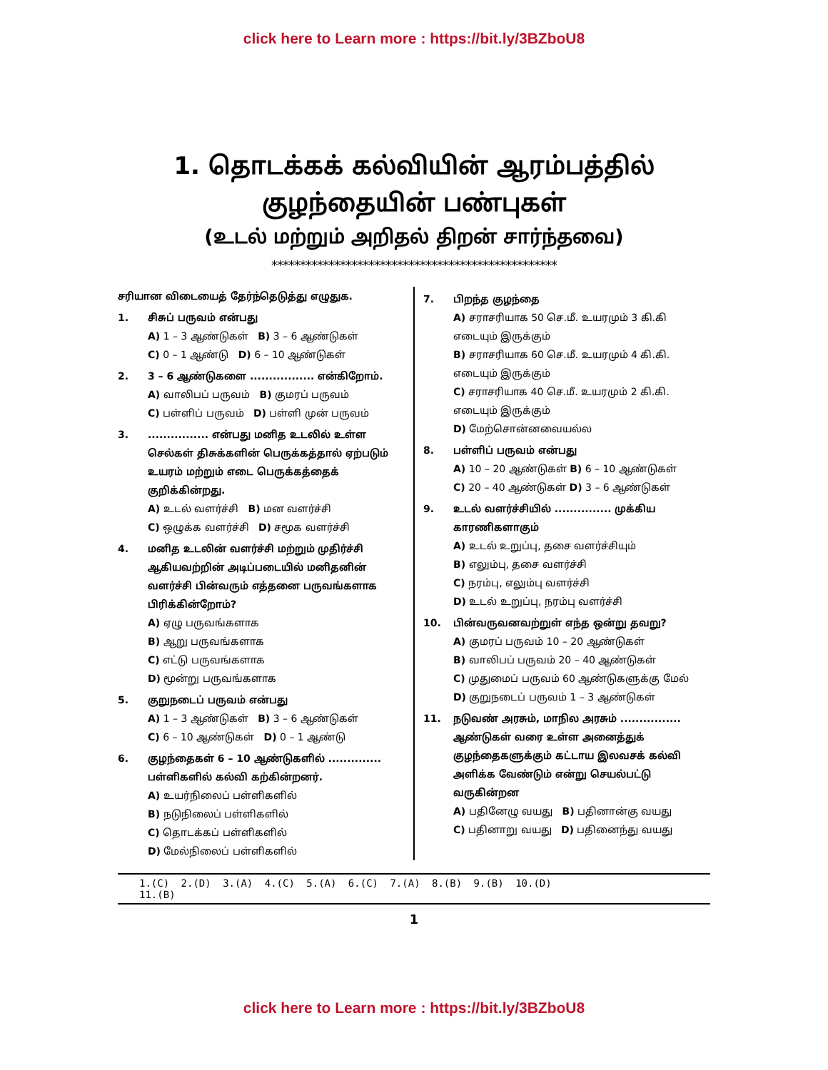click here to Learn more : https://bit.ly/3BZboU8
1. தொடக்கக் கல்வியின் ஆரம்பத்தில்
குழந்தையின் பண்புகள்
(உடல் மற்றும் அறிதல் திறன் சார்ந்தவை)
**************************************************
சரியான விடையைத் தேர்ந்தெடுத்து எழுதுக.
1. சிசுப் பருவம் என்பது
A) 1 – 3 ஆண்டுகள் B) 3 – 6 ஆண்டுகள்
C) 0 – 1 ஆண்டு D) 6 – 10 ஆண்டுகள்
2. 3 – 6 ஆண்டுகளை ................. என்கிறோம்.
A) வாலிபப் பருவம் B) குமரப் பருவம்
C) பள்ளிப் பருவம் D) பள்ளி முன் பருவம்
3................. என்பது மனித உடலில் உள்ள செல்கள் திசுக்களின் பெருக்கத்தால் ஏற்படும் உயரம் மற்றும் எடை பெருக்கத்தைக் குறிக்கின்றது.
A) உடல் வளர்ச்சி B) மன வளர்ச்சி
C) ஒழுக்க வளர்ச்சி D) சமூக வளர்ச்சி
4. மனித உடலின் வளர்ச்சி மற்றும் முதிர்ச்சி ஆகியவற்றின் அடிப்படையில் மனிதனின் வளர்ச்சி பின்வரும் எத்தனை பருவங்களாக பிரிக்கின்றோம்?
A) ஏழு பருவங்களாக
B) ஆறு பருவங்களாக
C) எட்டு பருவங்களாக
D) மூன்று பருவங்களாக
5. குறுநடைப் பருவம் என்பது
A) 1 – 3 ஆண்டுகள் B) 3 – 6 ஆண்டுகள்
C) 6 – 10 ஆண்டுகள் D) 0 – 1 ஆண்டு
6. குழந்தைகள் 6 – 10 ஆண்டுகளில் .............. பள்ளிகளில் கல்வி கற்கின்றனர்.
A) உயர்நிலைப் பள்ளிகளில்
B) நடுநிலைப் பள்ளிகளில்
C) தொடக்கப் பள்ளிகளில்
D) மேல்நிலைப் பள்ளிகளில்
7. பிறந்த குழந்தை
A) சராசரியாக 50 செ.மீ. உயரமும் 3 கி.கி எடையும் இருக்கும்
B) சராசரியாக 60 செ.மீ. உயரமும் 4 கி.கி. எடையும் இருக்கும்
C) சராசரியாக 40 செ.மீ. உயரமும் 2 கி.கி. எடையும் இருக்கும்
D) மேற்சொன்னவையல்ல
8. பள்ளிப் பருவம் என்பது
A) 10 – 20 ஆண்டுகள் B) 6 – 10 ஆண்டுகள்
C) 20 – 40 ஆண்டுகள் D) 3 – 6 ஆண்டுகள்
9. உடல் வளர்ச்சியில் ............... முக்கிய காரணிகளாகும்
A) உடல் உறுப்பு, தசை வளர்ச்சியும்
B) எலும்பு, தசை வளர்ச்சி
C) நரம்பு, எலும்பு வளர்ச்சி
D) உடல் உறுப்பு, நரம்பு வளர்ச்சி
10. பின்வருவனவற்றுள் எந்த ஒன்று தவறு?
A) குமரப் பருவம் 10 – 20 ஆண்டுகள்
B) வாலிபப் பருவம் 20 – 40 ஆண்டுகள்
C) முதுமைப் பருவம் 60 ஆண்டுகளுக்கு மேல்
D) குறுநடைப் பருவம் 1 – 3 ஆண்டுகள்
11. நடுவண் அரசும், மாநில அரசும் ................ ஆண்டுகள் வரை உள்ள அனைத்துக் குழந்தைகளுக்கும் கட்டாய இலவசக் கல்வி அளிக்க வேண்டும் என்று செயல்பட்டு வருகின்றன
A) பதினேழு வயது B) பதினான்கு வயது
C) பதினாறு வயது D) பதினைந்து வயது
1.(C) 2.(D) 3.(A) 4.(C) 5.(A) 6.(C) 7.(A) 8.(B) 9.(B) 10.(D)
11.(B)
1
click here to Learn more : https://bit.ly/3BZboU8